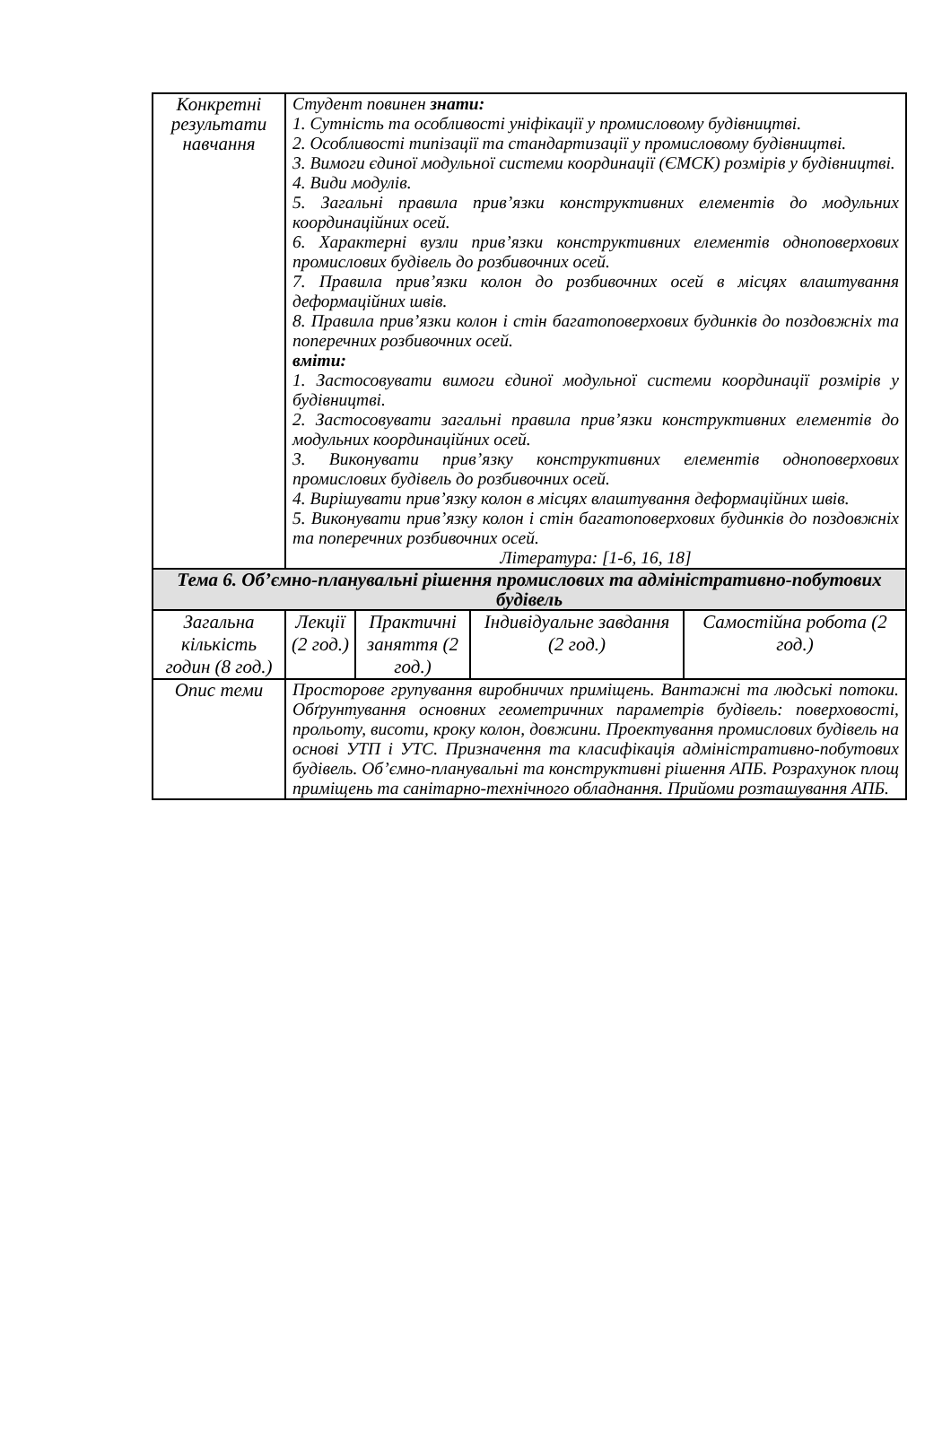| Конкретні результати навчання | Студент повинен знати: 1. Сутність та особливості уніфікації у промисловому будівництві. 2. Особливості типізації та стандартизації у промисловому будівництві. 3. Вимоги єдиної модульної системи координації (ЄМСК) розмірів у будівництві. 4. Види модулів. 5. Загальні правила прив’язки конструктивних елементів до модульних координаційних осей. 6. Характерні вузли прив’язки конструктивних елементів одноповерхових промислових будівель до розбивочних осей. 7. Правила прив’язки колон до розбивочних осей в місцях влаштування деформаційних швів. 8. Правила прив’язки колон і стін багатоповерхових будинків до поздовжніх та поперечних розбивочних осей. вміти: 1. Застосовувати вимоги єдиної модульної системи координації розмірів у будівництві. 2. Застосовувати загальні правила прив’язки конструктивних елементів до модульних координаційних осей. 3. Виконувати прив’язку конструктивних елементів одноповерхових промислових будівель до розбивочних осей. 4. Вирішувати прив’язку колон в місцях влаштування деформаційних швів. 5. Виконувати прив’язку колон і стін багатоповерхових будинків до поздовжніх та поперечних розбивочних осей. Література: [1-6, 16, 18] | | | |
| Тема 6. Об’ємно-планувальні рішення промислових та адміністративно-побутових будівель | | | | |
| Загальна кількість годин (8 год.) | Лекції (2 год.) | Практичні заняття (2 год.) | Індивідуальне завдання (2 год.) | Самостійна робота (2 год.) |
| Опис теми | Просторове групування виробничих приміщень. Вантажні та людські потоки. Обґрунтування основних геометричних параметрів будівель: поверховості, прольоту, висоти, кроку колон, довжини. Проектування промислових будівель на основі УТП і УТС. Призначення та класифікація адміністративно-побутових будівель. Об’ємно-планувальні та конструктивні рішення АПБ. Розрахунок площ приміщень та санітарно-технічного обладнання. Прийоми розташування АПБ. | | | |